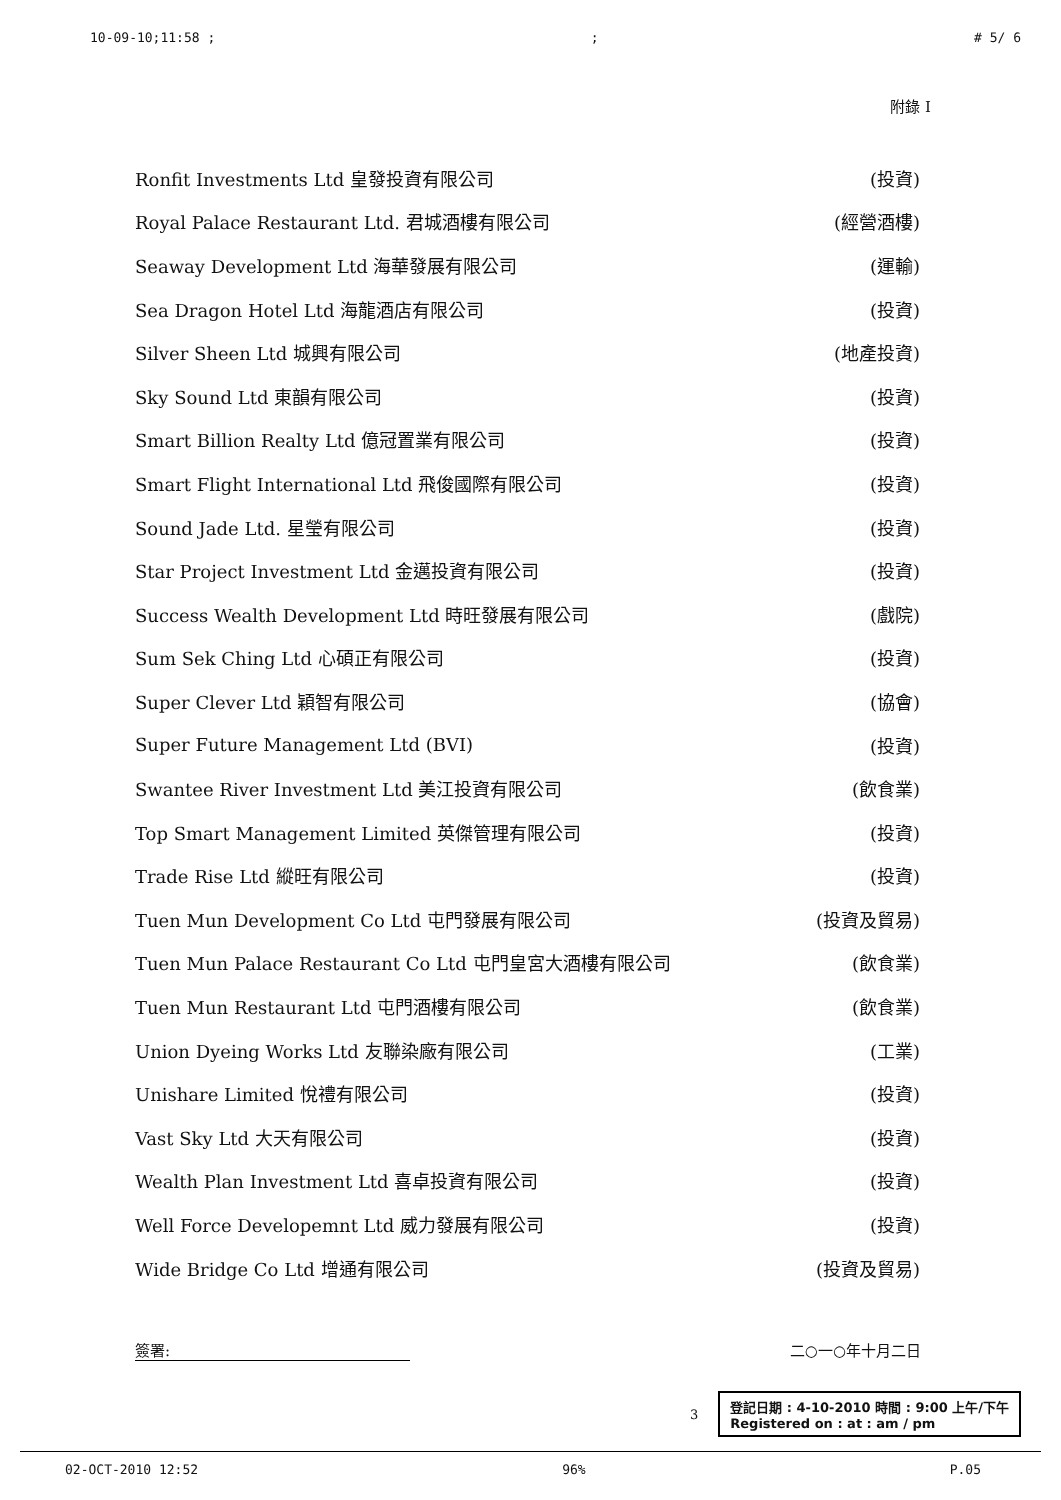10-09-10;11:58 ;; # 5/ 6
附錄 I
| Ronfit Investments Ltd 皇發投資有限公司 | (投資) |
| Royal Palace Restaurant Ltd. 君城酒樓有限公司 | (經營酒樓) |
| Seaway Development Ltd 海華發展有限公司 | (運輸) |
| Sea Dragon Hotel Ltd 海龍酒店有限公司 | (投資) |
| Silver Sheen Ltd 城興有限公司 | (地產投資) |
| Sky Sound Ltd 東韻有限公司 | (投資) |
| Smart Billion Realty Ltd 億冠置業有限公司 | (投資) |
| Smart Flight International Ltd 飛俊國際有限公司 | (投資) |
| Sound Jade Ltd. 星瑩有限公司 | (投資) |
| Star Project Investment Ltd 金邁投資有限公司 | (投資) |
| Success Wealth Development Ltd 時旺發展有限公司 | (戲院) |
| Sum Sek Ching Ltd 心碩正有限公司 | (投資) |
| Super Clever Ltd 穎智有限公司 | (協會) |
| Super Future Management Ltd (BVI) | (投資) |
| Swantee River Investment Ltd 美江投資有限公司 | (飲食業) |
| Top Smart Management Limited 英傑管理有限公司 | (投資) |
| Trade Rise Ltd 縱旺有限公司 | (投資) |
| Tuen Mun Development Co Ltd 屯門發展有限公司 | (投資及貿易) |
| Tuen Mun Palace Restaurant Co Ltd 屯門皇宮大酒樓有限公司 | (飲食業) |
| Tuen Mun Restaurant Ltd 屯門酒樓有限公司 | (飲食業) |
| Union Dyeing Works Ltd 友聯染廠有限公司 | (工業) |
| Unishare Limited 悅禮有限公司 | (投資) |
| Vast Sky Ltd 大天有限公司 | (投資) |
| Wealth Plan Investment Ltd 喜卓投資有限公司 | (投資) |
| Well Force Developemnt Ltd 威力發展有限公司 | (投資) |
| Wide Bridge Co Ltd 增通有限公司 | (投資及貿易) |
簽署: 二○一○年十月二日
3
登記日期 : 4-10-2010 時間 : 9:00 上午/下午
Registered on : at : am / pm
02-OCT-2010 12:52 96% P.05